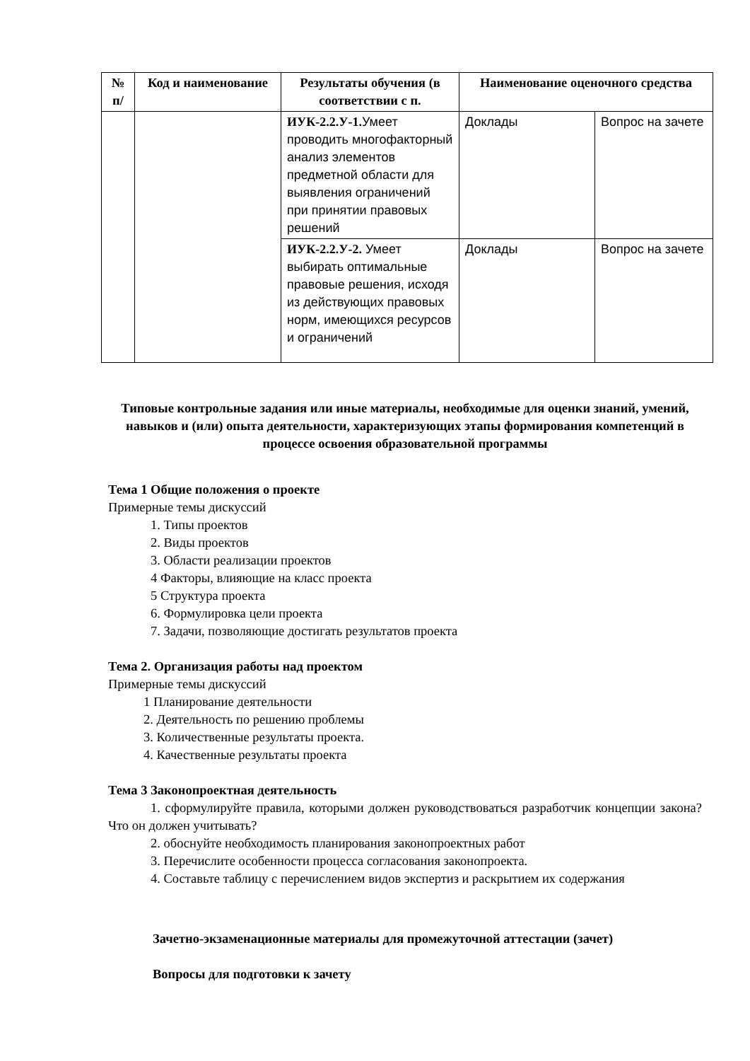| № п/ | Код и наименование | Результаты обучения (в соответствии с п. | Наименование оценочного средства | |
| --- | --- | --- | --- | --- |
| | | ИУК-2.2.У-1. Умеет проводить многофакторный анализ элементов предметной области для выявления ограничений при принятии правовых решений | Доклады | Вопрос на зачете |
| | | ИУК-2.2.У-2. Умеет выбирать оптимальные правовые решения, исходя из действующих правовых норм, имеющихся ресурсов и ограничений | Доклады | Вопрос на зачете |
Типовые контрольные задания или иные материалы, необходимые для оценки знаний, умений, навыков и (или) опыта деятельности, характеризующих этапы формирования компетенций в процессе освоения образовательной программы
Тема 1 Общие положения о проекте
Примерные темы дискуссий
1. Типы проектов
2. Виды проектов
3. Области реализации проектов
4 Факторы, влияющие на класс проекта
5 Структура проекта
6. Формулировка цели проекта
7. Задачи, позволяющие достигать результатов проекта
Тема 2. Организация работы над проектом
Примерные темы дискуссий
1 Планирование деятельности
2. Деятельность по решению проблемы
3. Количественные результаты проекта.
4. Качественные результаты проекта
Тема 3 Законопроектная деятельность
1. сформулируйте правила, которыми должен руководствоваться разработчик концепции закона? Что он должен учитывать?
2. обоснуйте необходимость планирования законопроектных работ
3. Перечислите особенности процесса согласования законопроекта.
4. Составьте таблицу с перечислением видов экспертиз и раскрытием их содержания
Зачетно-экзаменационные материалы для промежуточной аттестации (зачет)
Вопросы для подготовки к зачету